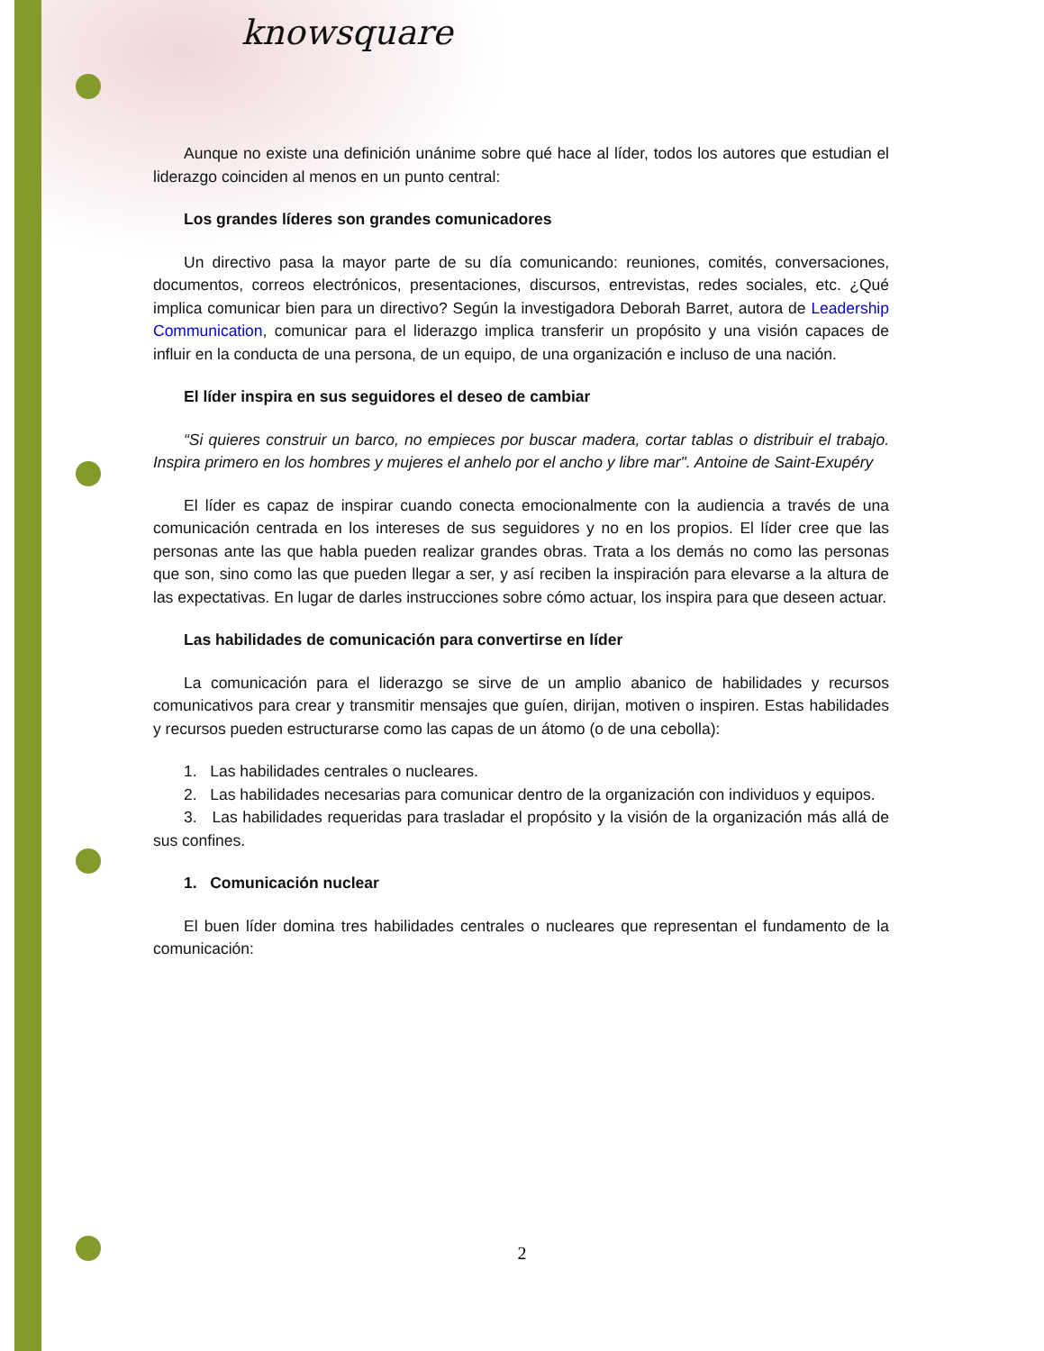knowsquare
Aunque no existe una definición unánime sobre qué hace al líder, todos los autores que estudian el liderazgo coinciden al menos en un punto central:
Los grandes líderes son grandes comunicadores
Un directivo pasa la mayor parte de su día comunicando: reuniones, comités, conversaciones, documentos, correos electrónicos, presentaciones, discursos, entrevistas, redes sociales, etc. ¿Qué implica comunicar bien para un directivo? Según la investigadora Deborah Barret, autora de Leadership Communication, comunicar para el liderazgo implica transferir un propósito y una visión capaces de influir en la conducta de una persona, de un equipo, de una organización e incluso de una nación.
El líder inspira en sus seguidores el deseo de cambiar
“Si quieres construir un barco, no empieces por buscar madera, cortar tablas o distribuir el trabajo. Inspira primero en los hombres y mujeres el anhelo por el ancho y libre mar". Antoine de Saint-Exupéry
El líder es capaz de inspirar cuando conecta emocionalmente con la audiencia a través de una comunicación centrada en los intereses de sus seguidores y no en los propios. El líder cree que las personas ante las que habla pueden realizar grandes obras. Trata a los demás no como las personas que son, sino como las que pueden llegar a ser, y así reciben la inspiración para elevarse a la altura de las expectativas. En lugar de darles instrucciones sobre cómo actuar, los inspira para que deseen actuar.
Las habilidades de comunicación para convertirse en líder
La comunicación para el liderazgo se sirve de un amplio abanico de habilidades y recursos comunicativos para crear y transmitir mensajes que guíen, dirijan, motiven o inspiren. Estas habilidades y recursos pueden estructurarse como las capas de un átomo (o de una cebolla):
1. Las habilidades centrales o nucleares.
2. Las habilidades necesarias para comunicar dentro de la organización con individuos y equipos.
3. Las habilidades requeridas para trasladar el propósito y la visión de la organización más allá de sus confines.
1. Comunicación nuclear
El buen líder domina tres habilidades centrales o nucleares que representan el fundamento de la comunicación:
2